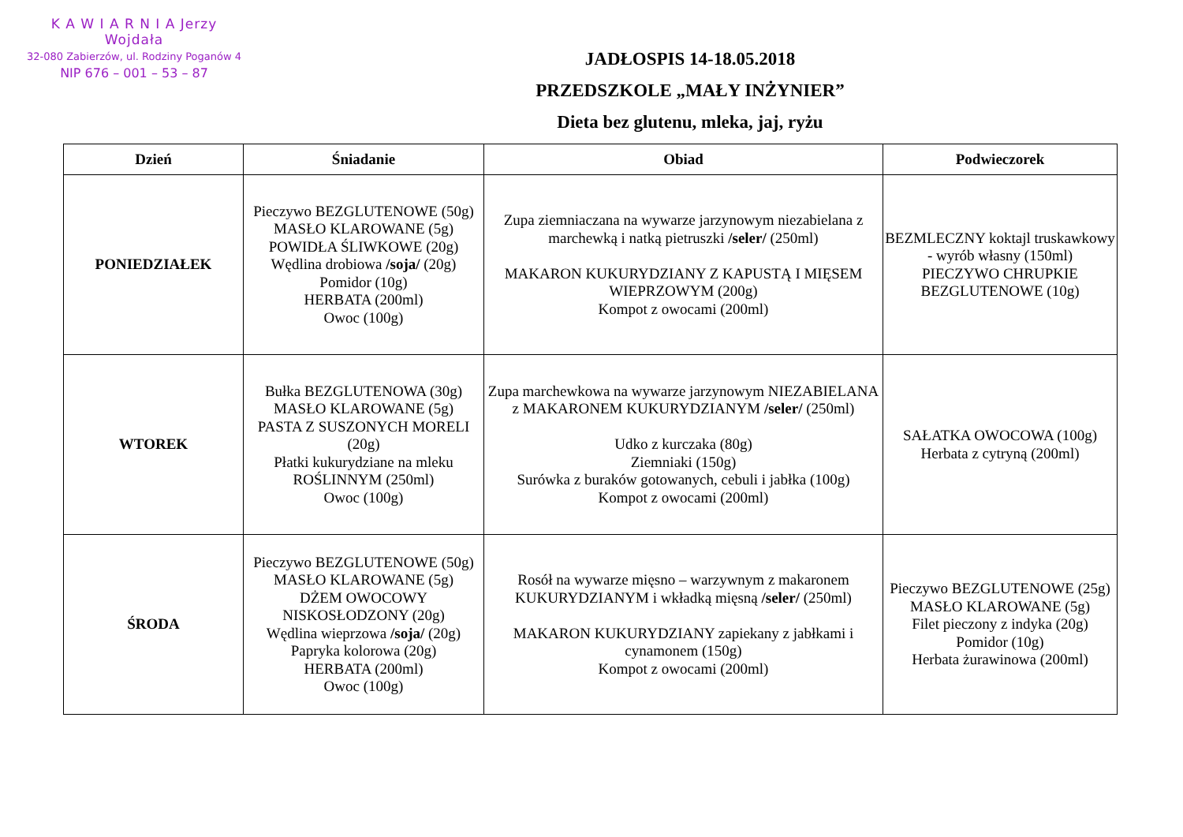K A W I A R N I A Jerzy Wojdała
32-080 Zabierzów, ul. Rodziny Poganów 4
NIP 676 – 001 – 53 – 87
JADŁOSPIS 14-18.05.2018
PRZEDSZKOLE „MAŁY INŻYNIER”
Dieta bez glutenu, mleka, jaj, ryżu
| Dzień | Śniadanie | Obiad | Podwieczorek |
| --- | --- | --- | --- |
| PONIEDZIAŁEK | Pieczywo BEZGLUTENOWE (50g) MASŁO KLAROWANE (5g) POWIDŁA ŚLIWKOWE (20g) Wędlina drobiowa /soja/ (20g) Pomidor (10g) HERBATA (200ml) Owoc (100g) | Zupa ziemniaczana na wywarze jarzynowym niezabielana z marchewką i natką pietruszki /seler/ (250ml) MAKARON KUKURYDZIANY Z KAPUSTĄ I MIĘSEM WIEPRZOWYM (200g) Kompot z owocami (200ml) | BEZMLECZNY koktajl truskawkowy - wyrób własny (150ml) PIECZYWO CHRUPKIE BEZGLUTENOWE (10g) |
| WTOREK | Bułka BEZGLUTENOWA (30g) MASŁO KLAROWANE (5g) PASTA Z SUSZONYCH MORELI (20g) Płatki kukurydziane na mleku ROŚLINNYM (250ml) Owoc (100g) | Zupa marchewkowa na wywarze jarzynowym NIEZABIELANA z MAKARONEM KUKURYDZIANYM /seler/ (250ml) Udko z kurczaka (80g) Ziemniaki (150g) Surówka z buraków gotowanych, cebuli i jabłka (100g) Kompot z owocami (200ml) | SAŁATKA OWOCOWA (100g) Herbata z cytryną (200ml) |
| ŚRODA | Pieczywo BEZGLUTENOWE (50g) MASŁO KLAROWANE (5g) DŻEM OWOCOWY NISKOSŁODZONY (20g) Wędlina wieprzowa /soja/ (20g) Papryka kolorowa (20g) HERBATA (200ml) Owoc (100g) | Rosół na wywarze mięsno – warzywnym z makaronem KUKURYDZIANYM i wkładką mięsną /seler/ (250ml) MAKARON KUKURYDZIANY zapiekany z jabłkami i cynamonem (150g) Kompot z owocami (200ml) | Pieczywo BEZGLUTENOWE (25g) MASŁO KLAROWANE (5g) Filet pieczony z indyka (20g) Pomidor (10g) Herbata żurawinowa (200ml) |